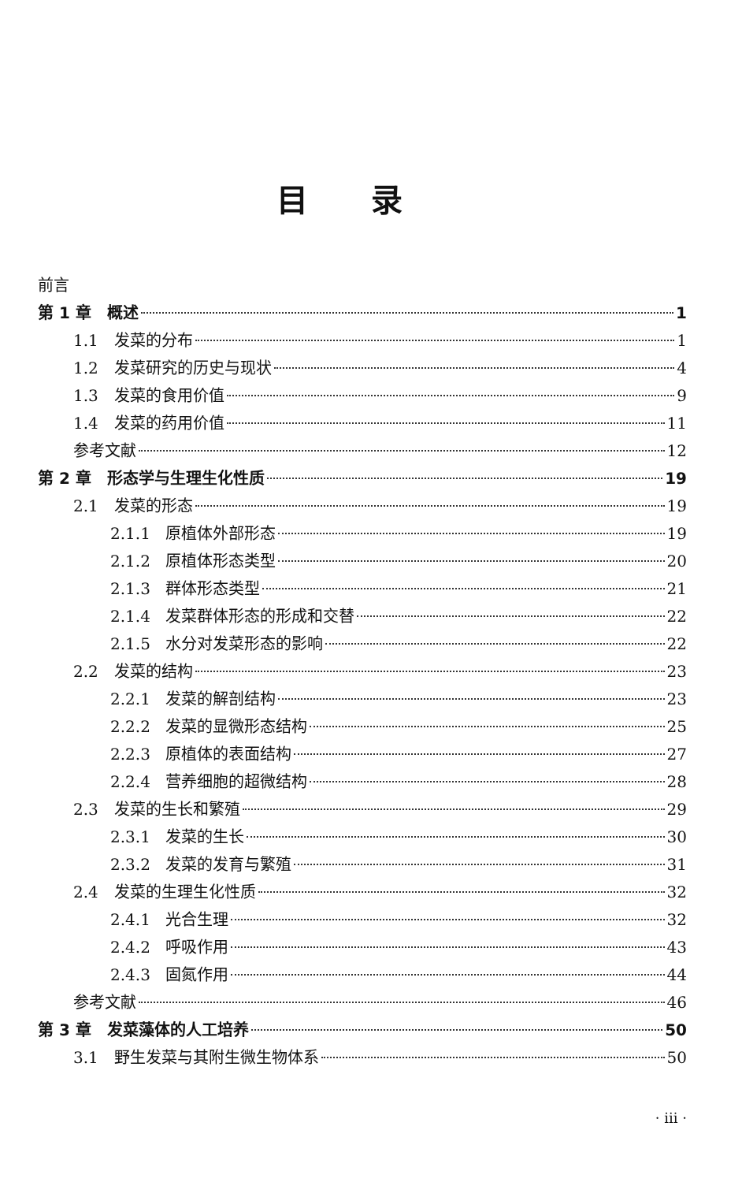目录
前言
第 1 章　概述 1
1.1 发菜的分布 1
1.2 发菜研究的历史与现状 4
1.3 发菜的食用价值 9
1.4 发菜的药用价值 11
参考文献 12
第 2 章　形态学与生理生化性质 19
2.1 发菜的形态 19
2.1.1 原植体外部形态 19
2.1.2 原植体形态类型 20
2.1.3 群体形态类型 21
2.1.4 发菜群体形态的形成和交替 22
2.1.5 水分对发菜形态的影响 22
2.2 发菜的结构 23
2.2.1 发菜的解剖结构 23
2.2.2 发菜的显微形态结构 25
2.2.3 原植体的表面结构 27
2.2.4 营养细胞的超微结构 28
2.3 发菜的生长和繁殖 29
2.3.1 发菜的生长 30
2.3.2 发菜的发育与繁殖 31
2.4 发菜的生理生化性质 32
2.4.1 光合生理 32
2.4.2 呼吸作用 43
2.4.3 固氮作用 44
参考文献 46
第 3 章　发菜藻体的人工培养 50
3.1 野生发菜与其附生微生物体系 50
· iii ·